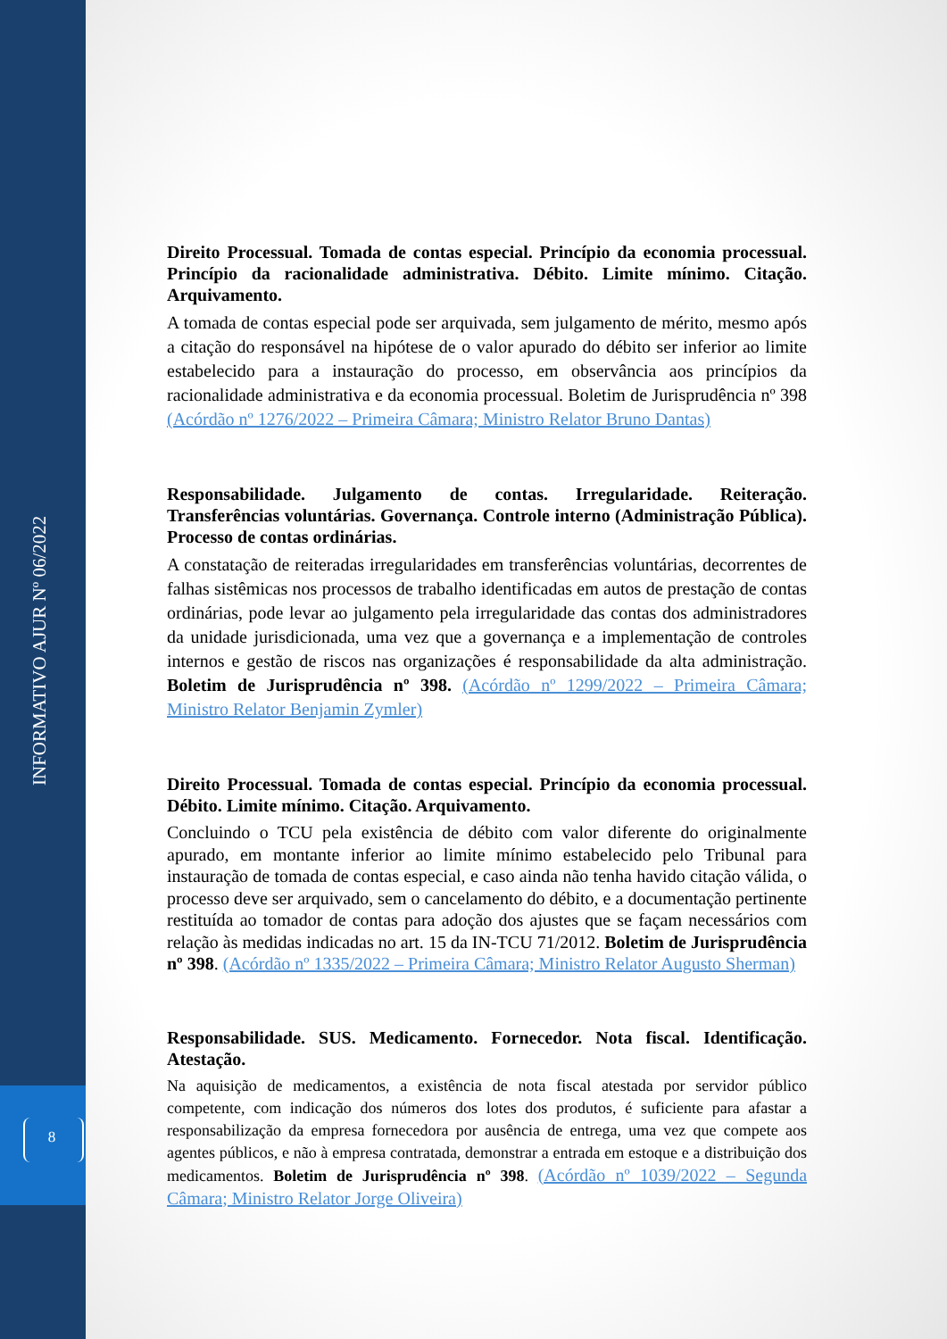8
INFORMATIVO AJUR Nº 06/2022
Direito Processual. Tomada de contas especial. Princípio da economia processual. Princípio da racionalidade administrativa. Débito. Limite mínimo. Citação. Arquivamento.
A tomada de contas especial pode ser arquivada, sem julgamento de mérito, mesmo após a citação do responsável na hipótese de o valor apurado do débito ser inferior ao limite estabelecido para a instauração do processo, em observância aos princípios da racionalidade administrativa e da economia processual. Boletim de Jurisprudência nº 398 (Acórdão nº 1276/2022 – Primeira Câmara; Ministro Relator Bruno Dantas)
Responsabilidade. Julgamento de contas. Irregularidade. Reiteração. Transferências voluntárias. Governança. Controle interno (Administração Pública). Processo de contas ordinárias.
A constatação de reiteradas irregularidades em transferências voluntárias, decorrentes de falhas sistêmicas nos processos de trabalho identificadas em autos de prestação de contas ordinárias, pode levar ao julgamento pela irregularidade das contas dos administradores da unidade jurisdicionada, uma vez que a governança e a implementação de controles internos e gestão de riscos nas organizações é responsabilidade da alta administração. Boletim de Jurisprudência nº 398. (Acórdão nº 1299/2022 – Primeira Câmara; Ministro Relator Benjamin Zymler)
Direito Processual. Tomada de contas especial. Princípio da economia processual. Débito. Limite mínimo. Citação. Arquivamento.
Concluindo o TCU pela existência de débito com valor diferente do originalmente apurado, em montante inferior ao limite mínimo estabelecido pelo Tribunal para instauração de tomada de contas especial, e caso ainda não tenha havido citação válida, o processo deve ser arquivado, sem o cancelamento do débito, e a documentação pertinente restituída ao tomador de contas para adoção dos ajustes que se façam necessários com relação às medidas indicadas no art. 15 da IN-TCU 71/2012. Boletim de Jurisprudência nº 398. (Acórdão nº 1335/2022 – Primeira Câmara; Ministro Relator Augusto Sherman)
Responsabilidade. SUS. Medicamento. Fornecedor. Nota fiscal. Identificação. Atestação.
Na aquisição de medicamentos, a existência de nota fiscal atestada por servidor público competente, com indicação dos números dos lotes dos produtos, é suficiente para afastar a responsabilização da empresa fornecedora por ausência de entrega, uma vez que compete aos agentes públicos, e não à empresa contratada, demonstrar a entrada em estoque e a distribuição dos medicamentos. Boletim de Jurisprudência nº 398. (Acórdão nº 1039/2022 – Segunda Câmara; Ministro Relator Jorge Oliveira)